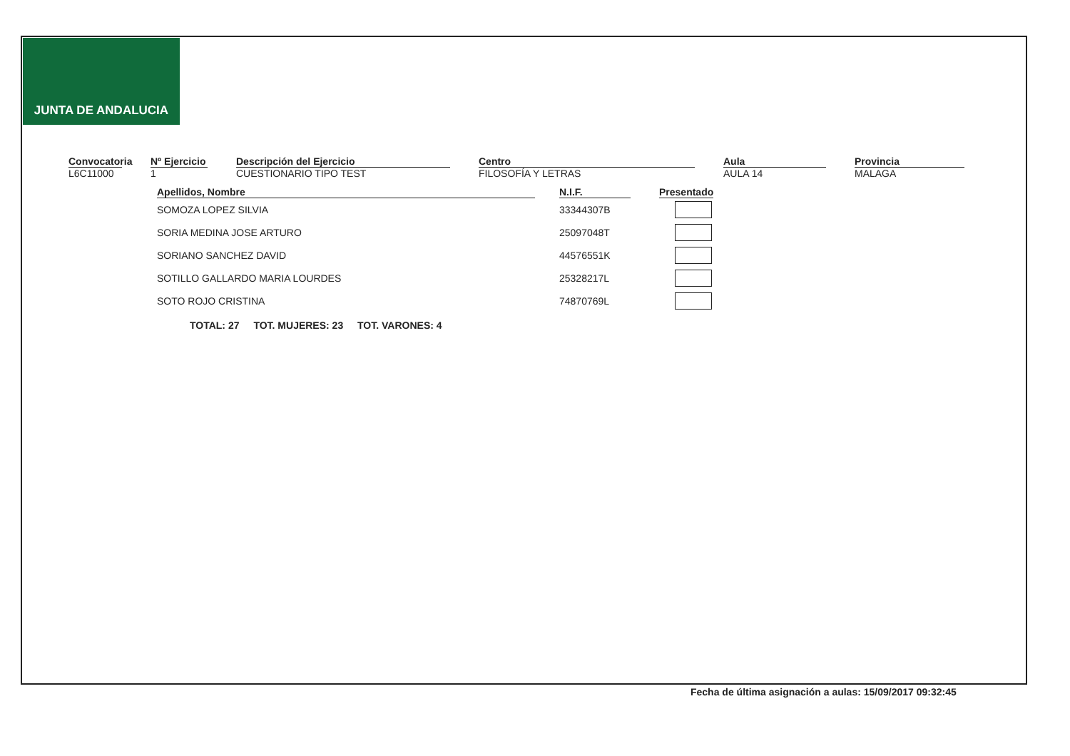JUNTA DE ANDALUCIA
Convocatoria
L6C11000
Nº Ejercicio
1
Descripción del Ejercicio
CUESTIONARIO TIPO TEST
Centro
FILOSOFÍA Y LETRAS
Aula
AULA 14
Provincia
MALAGA
| Apellidos, Nombre | | N.I.F. | | Presentado |
| --- | --- | --- | --- | --- |
| SOMOZA LOPEZ SILVIA | | 33344307B | | |
| SORIA MEDINA JOSE ARTURO | | 25097048T | | |
| SORIANO SANCHEZ DAVID | | 44576551K | | |
| SOTILLO GALLARDO MARIA LOURDES | | 25328217L | | |
| SOTO ROJO CRISTINA | | 74870769L | | |
TOTAL: 27 TOT. MUJERES: 23 TOT. VARONES: 4
Fecha de última asignación a aulas: 15/09/2017 09:32:45